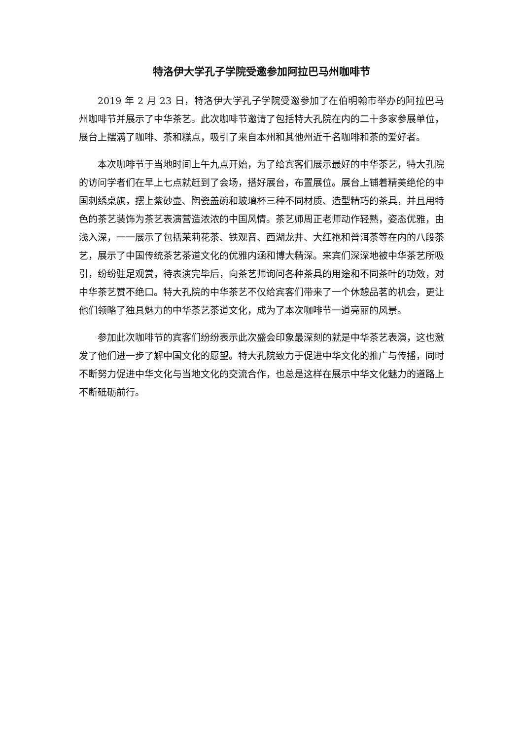特洛伊大学孔子学院受邀参加阿拉巴马州咖啡节
2019 年 2 月 23 日，特洛伊大学孔子学院受邀参加了在伯明翰市举办的阿拉巴马州咖啡节并展示了中华茶艺。此次咖啡节邀请了包括特大孔院在内的二十多家参展单位，展台上摆满了咖啡、茶和糕点，吸引了来自本州和其他州近千名咖啡和茶的爱好者。
本次咖啡节于当地时间上午九点开始，为了给宾客们展示最好的中华茶艺，特大孔院的访问学者们在早上七点就赶到了会场，搭好展台，布置展位。展台上铺着精美绝伦的中国刺绣桌旗，摆上紫砂壶、陶瓷盖碗和玻璃杯三种不同材质、造型精巧的茶具，并且用特色的茶艺装饰为茶艺表演营造浓浓的中国风情。茶艺师周正老师动作轻熟，姿态优雅，由浅入深，一一展示了包括茉莉花茶、铁观音、西湖龙井、大红袍和普洱茶等在内的八段茶艺，展示了中国传统茶艺茶道文化的优雅内涵和博大精深。来宾们深深地被中华茶艺所吸引，纷纷驻足观赏，待表演完毕后，向茶艺师询问各种茶具的用途和不同茶叶的功效，对中华茶艺赞不绝口。特大孔院的中华茶艺不仅给宾客们带来了一个休憩品茗的机会，更让他们领略了独具魅力的中华茶艺茶道文化，成为了本次咖啡节一道亮丽的风景。
参加此次咖啡节的宾客们纷纷表示此次盛会印象最深刻的就是中华茶艺表演，这也激发了他们进一步了解中国文化的愿望。特大孔院致力于促进中华文化的推广与传播，同时不断努力促进中华文化与当地文化的交流合作，也总是这样在展示中华文化魅力的道路上不断砥砺前行。